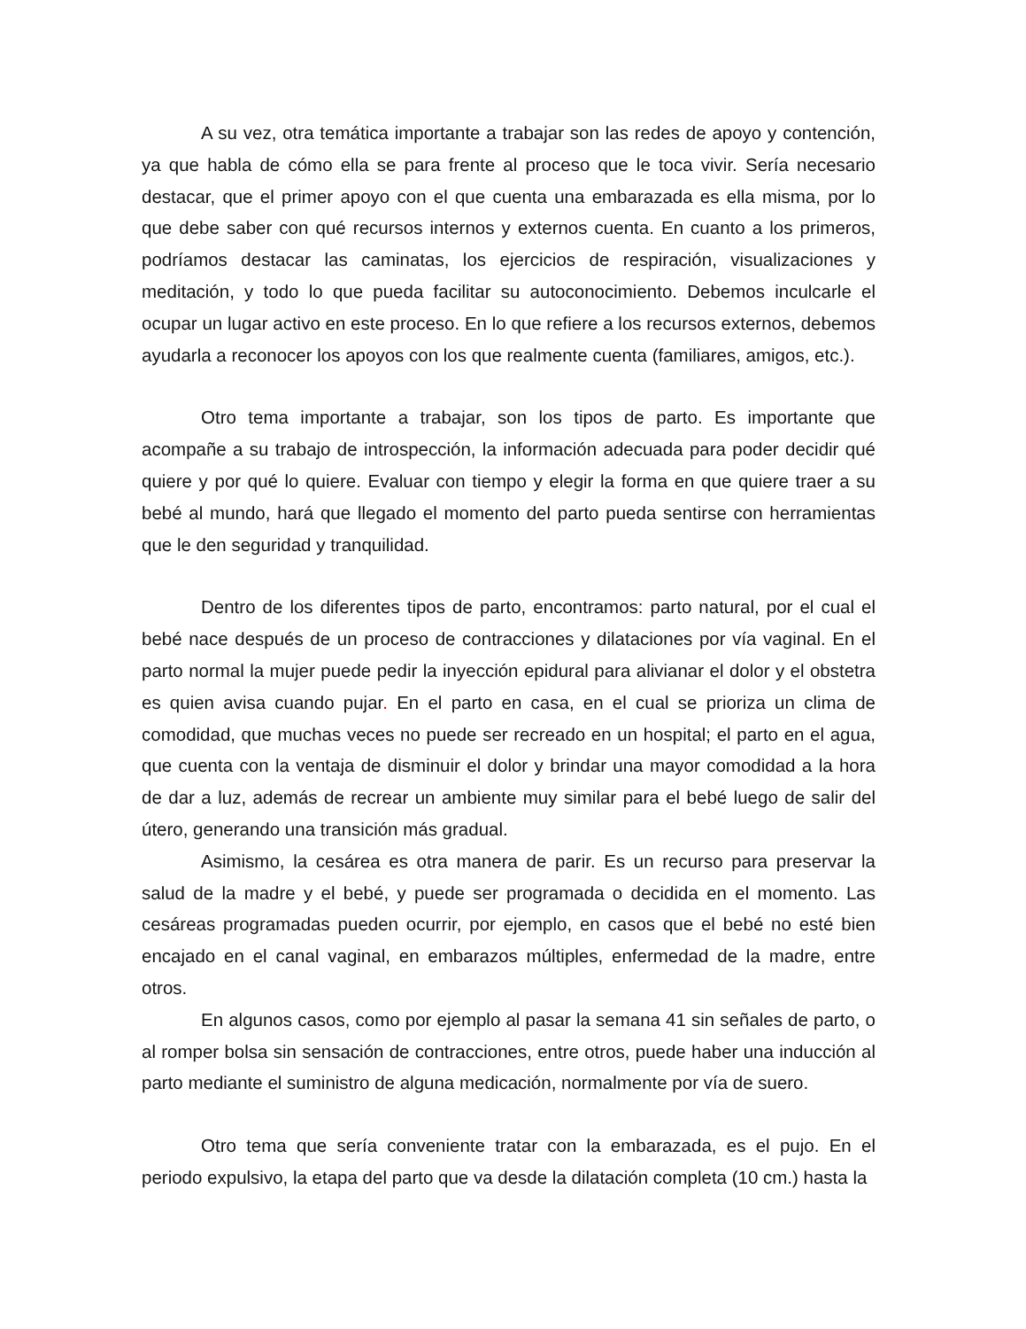A su vez, otra temática importante a trabajar son las redes de apoyo y contención, ya que habla de cómo ella se para frente al proceso que le toca vivir. Sería necesario destacar, que el primer apoyo con el que cuenta una embarazada es ella misma, por lo que debe saber con qué recursos internos y externos cuenta. En cuanto a los primeros, podríamos destacar las caminatas, los ejercicios de respiración, visualizaciones y meditación, y todo lo que pueda facilitar su autoconocimiento. Debemos inculcarle el ocupar un lugar activo en este proceso. En lo que refiere a los recursos externos, debemos ayudarla a reconocer los apoyos con los que realmente cuenta (familiares, amigos, etc.).
Otro tema importante a trabajar, son los tipos de parto. Es importante que acompañe a su trabajo de introspección, la información adecuada para poder decidir qué quiere y por qué lo quiere. Evaluar con tiempo y elegir la forma en que quiere traer a su bebé al mundo, hará que llegado el momento del parto pueda sentirse con herramientas que le den seguridad y tranquilidad.
Dentro de los diferentes tipos de parto, encontramos: parto natural, por el cual el bebé nace después de un proceso de contracciones y dilataciones por vía vaginal. En el parto normal la mujer puede pedir la inyección epidural para alivianar el dolor y el obstetra es quien avisa cuando pujar. En el parto en casa, en el cual se prioriza un clima de comodidad, que muchas veces no puede ser recreado en un hospital; el parto en el agua, que cuenta con la ventaja de disminuir el dolor y brindar una mayor comodidad a la hora de dar a luz, además de recrear un ambiente muy similar para el bebé luego de salir del útero, generando una transición más gradual.
Asimismo, la cesárea es otra manera de parir. Es un recurso para preservar la salud de la madre y el bebé, y puede ser programada o decidida en el momento. Las cesáreas programadas pueden ocurrir, por ejemplo, en casos que el bebé no esté bien encajado en el canal vaginal, en embarazos múltiples, enfermedad de la madre, entre otros.
En algunos casos, como por ejemplo al pasar la semana 41 sin señales de parto, o al romper bolsa sin sensación de contracciones, entre otros, puede haber una inducción al parto mediante el suministro de alguna medicación, normalmente por vía de suero.
Otro tema que sería conveniente tratar con la embarazada, es el pujo. En el periodo expulsivo, la etapa del parto que va desde la dilatación completa (10 cm.) hasta la